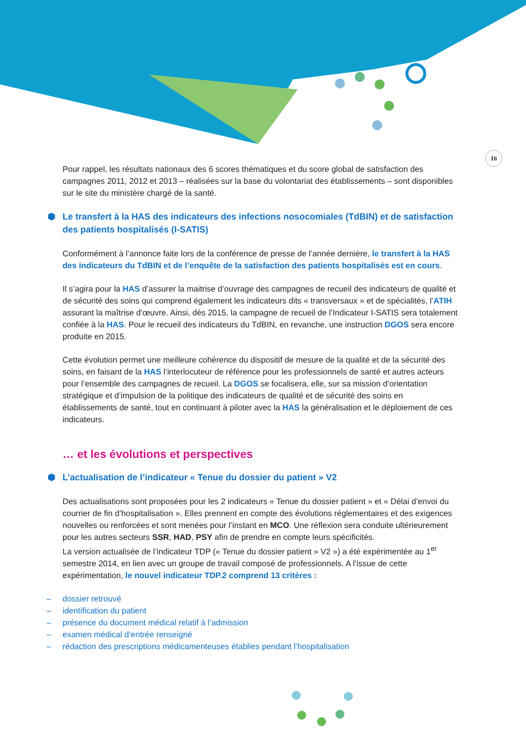16
Pour rappel, les résultats nationaux des 6 scores thématiques et du score global de satisfaction des campagnes 2011, 2012 et 2013 – réalisées sur la base du volontariat des établissements – sont disponibles sur le site du ministère chargé de la santé.
⬢ Le transfert à la HAS des indicateurs des infections nosocomiales (TdBIN) et de satisfaction des patients hospitalisés (I-SATIS)
Conformément à l’annonce faite lors de la conférence de presse de l’année dernière, le transfert à la HAS des indicateurs du TdBIN et de l’enquête de la satisfaction des patients hospitalisés est en cours.
Il s’agira pour la HAS d’assurer la maitrise d’ouvrage des campagnes de recueil des indicateurs de qualité et de sécurité des soins qui comprend également les indicateurs dits « transversaux » et de spécialités, l’ATIH assurant la maîtrise d'œuvre. Ainsi, dès 2015, la campagne de recueil de l’Indicateur I-SATIS sera totalement confiée à la HAS. Pour le recueil des indicateurs du TdBIN, en revanche, une instruction DGOS sera encore produite en 2015.
Cette évolution permet une meilleure cohérence du dispositif de mesure de la qualité et de la sécurité des soins, en faisant de la HAS l’interlocuteur de référence pour les professionnels de santé et autres acteurs pour l’ensemble des campagnes de recueil. La DGOS se focalisera, elle, sur sa mission d’orientation stratégique et d’impulsion de la politique des indicateurs de qualité et de sécurité des soins en établissements de santé, tout en continuant à piloter avec la HAS la généralisation et le déploiement de ces indicateurs.
… et les évolutions et perspectives
⬢ L’actualisation de l’indicateur « Tenue du dossier du patient » V2
Des actualisations sont proposées pour les 2 indicateurs « Tenue du dossier patient » et « Délai d’envoi du courrier de fin d’hospitalisation ». Elles prennent en compte des évolutions réglementaires et des exigences nouvelles ou renforcées et sont menées pour l’instant en MCO. Une réflexion sera conduite ultérieurement pour les autres secteurs SSR, HAD, PSY afin de prendre en compte leurs spécificités.
La version actualisée de l’indicateur TDP (« Tenue du dossier patient » V2 ») a été expérimentée au 1<sup>er</sup> semestre 2014, en lien avec un groupe de travail composé de professionnels. A l’issue de cette expérimentation, le nouvel indicateur TDP.2 comprend 13 critères :
– dossier retrouvé
– identification du patient
– présence du document médical relatif à l’admission
– examen médical d’entrée renseigné
– rédaction des prescriptions médicamenteuses établies pendant l’hospitalisation